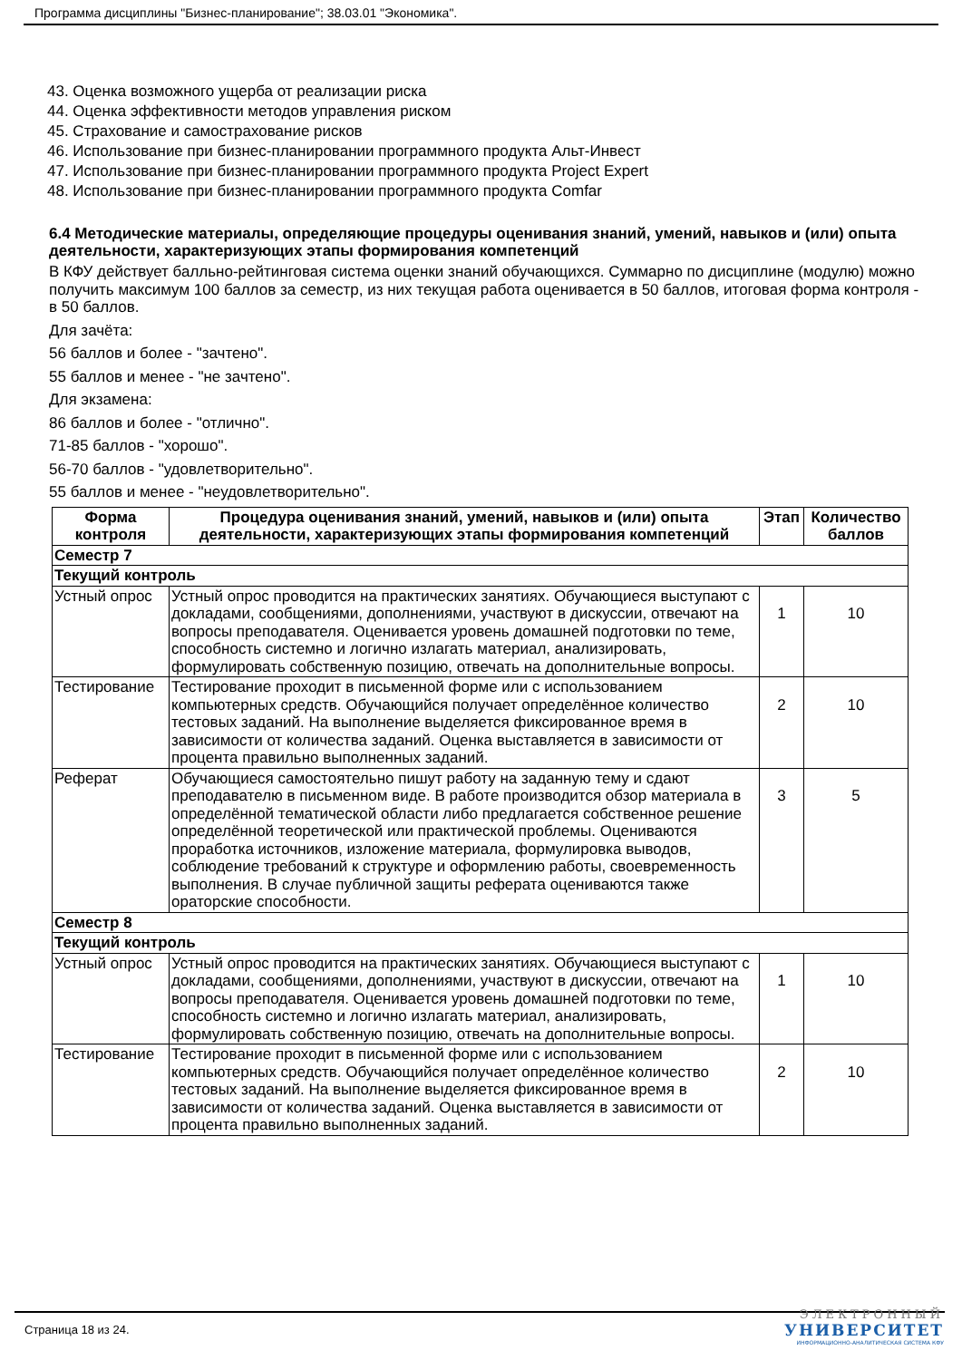Программа дисциплины "Бизнес-планирование"; 38.03.01 "Экономика".
43. Оценка возможного ущерба от реализации риска
44. Оценка эффективности методов управления риском
45. Страхование и самострахование рисков
46. Использование при бизнес-планировании программного продукта Альт-Инвест
47. Использование при бизнес-планировании программного продукта Project Expert
48. Использование при бизнес-планировании программного продукта Comfar
6.4 Методические материалы, определяющие процедуры оценивания знаний, умений, навыков и (или) опыта деятельности, характеризующих этапы формирования компетенций
В КФУ действует балльно-рейтинговая система оценки знаний обучающихся. Суммарно по дисциплине (модулю) можно получить максимум 100 баллов за семестр, из них текущая работа оценивается в 50 баллов, итоговая форма контроля - в 50 баллов.
Для зачёта:
56 баллов и более - "зачтено".
55 баллов и менее - "не зачтено".
Для экзамена:
86 баллов и более - "отлично".
71-85 баллов - "хорошо".
56-70 баллов - "удовлетворительно".
55 баллов и менее - "неудовлетворительно".
| Форма контроля | Процедура оценивания знаний, умений, навыков и (или) опыта деятельности, характеризующих этапы формирования компетенций | Этап | Количество баллов |
| --- | --- | --- | --- |
| Семестр 7 | | | |
| Текущий контроль | | | |
| Устный опрос | Устный опрос проводится на практических занятиях. Обучающиеся выступают с докладами, сообщениями, дополнениями, участвуют в дискуссии, отвечают на вопросы преподавателя. Оценивается уровень домашней подготовки по теме, способность системно и логично излагать материал, анализировать, формулировать собственную позицию, отвечать на дополнительные вопросы. | 1 | 10 |
| Тестирование | Тестирование проходит в письменной форме или с использованием компьютерных средств. Обучающийся получает определённое количество тестовых заданий. На выполнение выделяется фиксированное время в зависимости от количества заданий. Оценка выставляется в зависимости от процента правильно выполненных заданий. | 2 | 10 |
| Реферат | Обучающиеся самостоятельно пишут работу на заданную тему и сдают преподавателю в письменном виде. В работе производится обзор материала в определённой тематической области либо предлагается собственное решение определённой теоретической или практической проблемы. Оцениваются проработка источников, изложение материала, формулировка выводов, соблюдение требований к структуре и оформлению работы, своевременность выполнения. В случае публичной защиты реферата оцениваются также ораторские способности. | 3 | 5 |
| Семестр 8 | | | |
| Текущий контроль | | | |
| Устный опрос | Устный опрос проводится на практических занятиях. Обучающиеся выступают с докладами, сообщениями, дополнениями, участвуют в дискуссии, отвечают на вопросы преподавателя. Оценивается уровень домашней подготовки по теме, способность системно и логично излагать материал, анализировать, формулировать собственную позицию, отвечать на дополнительные вопросы. | 1 | 10 |
| Тестирование | Тестирование проходит в письменной форме или с использованием компьютерных средств. Обучающийся получает определённое количество тестовых заданий. На выполнение выделяется фиксированное время в зависимости от количества заданий. Оценка выставляется в зависимости от процента правильно выполненных заданий. | 2 | 10 |
Страница 18 из 24.
ЭЛЕКТРОННЫЙ
УНИВЕРСИТЕТ
ИНФОРМАЦИОННО-АНАЛИТИЧЕСКАЯ СИСТЕМА КФУ